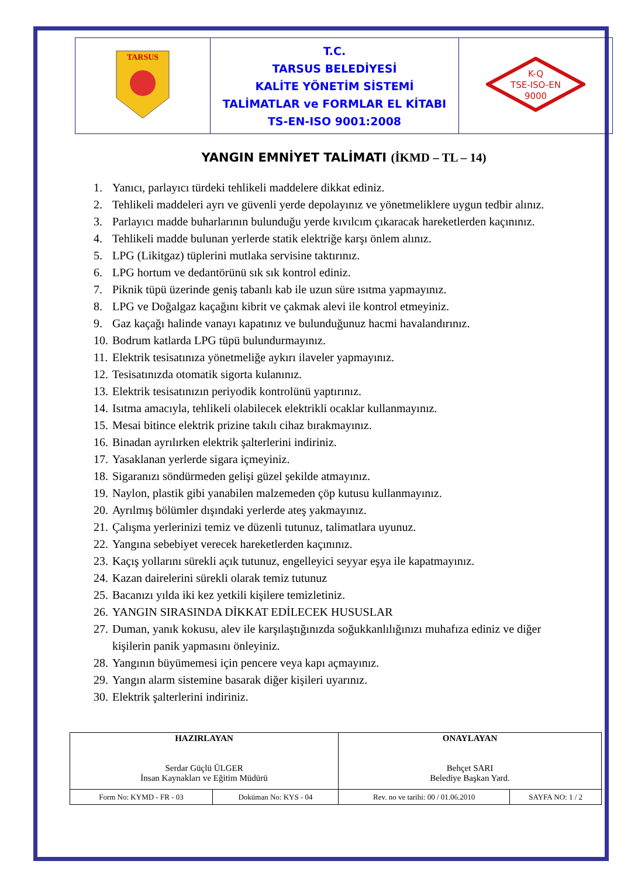| TARSUS | T.C. TARSUS BELEDİYESİ KALİTE YÖNETİM SİSTEMİ TALİMATLAR ve FORMLAR EL KİTABI TS-EN-ISO 9001:2008 | K-Q TSE-ISO-EN 9000 |
YANGIN EMNİYET TALİMATI (İKMD – TL – 14)
1. Yanıcı, parlayıcı türdeki tehlikeli maddelere dikkat ediniz.
2. Tehlikeli maddeleri ayrı ve güvenli yerde depolayınız ve yönetmeliklere uygun tedbir alınız.
3. Parlayıcı madde buharlarının bulunduğu yerde kıvılcım çıkaracak hareketlerden kaçınınız.
4. Tehlikeli madde bulunan yerlerde statik elektriğe karşı önlem alınız.
5. LPG (Likitgaz) tüplerini mutlaka servisine taktırınız.
6. LPG hortum ve dedantörünü sık sık kontrol ediniz.
7. Piknik tüpü üzerinde geniş tabanlı kab ile uzun süre ısıtma yapmayınız.
8. LPG ve Doğalgaz kaçağını kibrit ve çakmak alevi ile kontrol etmeyiniz.
9. Gaz kaçağı halinde vanayı kapatınız ve bulunduğunuz hacmi havalandırınız.
10. Bodrum katlarda LPG tüpü bulundurmayınız.
11. Elektrik tesisatınıza yönetmeliğe aykırı ilaveler yapmayınız.
12. Tesisatınızda otomatik sigorta kulanınız.
13. Elektrik tesisatınızın periyodik kontrolünü yaptırınız.
14. Isıtma amacıyla, tehlikeli olabilecek elektrikli ocaklar kullanmayınız.
15. Mesai bitince elektrik prizine takılı cihaz bırakmayınız.
16. Binadan ayrılırken elektrik şalterlerini indiriniz.
17. Yasaklanan yerlerde sigara içmeyiniz.
18. Sigaranızı söndürmeden gelişi güzel şekilde atmayınız.
19. Naylon, plastik gibi yanabilen malzemeden çöp kutusu kullanmayınız.
20. Ayrılmış bölümler dışındaki yerlerde ateş yakmayınız.
21. Çalışma yerlerinizi temiz ve düzenli tutunuz, talimatlara uyunuz.
22. Yangına sebebiyet verecek hareketlerden kaçınınız.
23. Kaçış yollarını sürekli açık tutunuz, engelleyici seyyar eşya ile kapatmayınız.
24. Kazan dairelerini sürekli olarak temiz tutunuz
25. Bacanızı yılda iki kez yetkili kişilere temizletiniz.
26. YANGIN SIRASINDA DİKKAT EDİLECEK HUSUSLAR
27. Duman, yanık kokusu, alev ile karşılaştığınızda soğukkanlılığınızı muhafıza ediniz ve diğer kişilerin panik yapmasını önleyiniz.
28. Yangının büyümemesi için pencere veya kapı açmayınız.
29. Yangın alarm sistemine basarak diğer kişileri uyarınız.
30. Elektrik şalterlerini indiriniz.
| HAZIRLAYAN Serdar Güçlü ÜLGER İnsan Kaynakları ve Eğitim Müdürü | | ONAYLAYAN Behçet SARI Belediye Başkan Yard. | |
| Form No: KYMD - FR - 03 | Doküman No: KYS - 04 | Rev. no ve tarihi: 00 / 01.06.2010 | SAYFA NO: 1 / 2 |